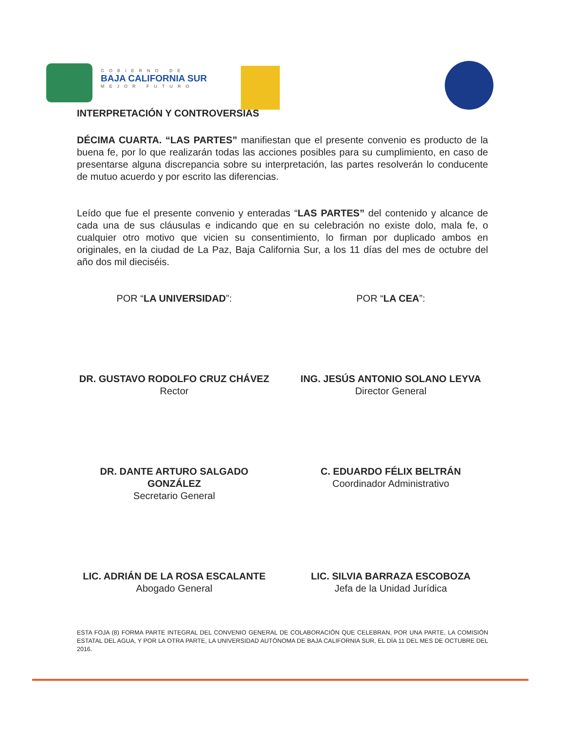GOBIERNO DE
BAJA CALIFORNIA SUR
MEJOR FUTURO
INTERPRETACIÓN Y CONTROVERSIAS
DÉCIMA CUARTA. “LAS PARTES” manifiestan que el presente convenio es producto de la buena fe, por lo que realizarán todas las acciones posibles para su cumplimiento, en caso de presentarse alguna discrepancia sobre su interpretación, las partes resolverán lo conducente de mutuo acuerdo y por escrito las diferencias.
Leído que fue el presente convenio y enteradas “LAS PARTES” del contenido y alcance de cada una de sus cláusulas e indicando que en su celebración no existe dolo, mala fe, o cualquier otro motivo que vicien su consentimiento, lo firman por duplicado ambos en originales, en la ciudad de La Paz, Baja California Sur, a los 11 días del mes de octubre del año dos mil dieciséis.
POR “LA UNIVERSIDAD”: POR “LA CEA”:
DR. GUSTAVO RODOLFO CRUZ CHÁVEZ
Rector
ING. JESÚS ANTONIO SOLANO LEYVA
Director General
DR. DANTE ARTURO SALGADO GONZÁLEZ
Secretario General
C. EDUARDO FÉLIX BELTRÁN
Coordinador Administrativo
LIC. ADRIÁN DE LA ROSA ESCALANTE
Abogado General
LIC. SILVIA BARRAZA ESCOBOZA
Jefa de la Unidad Jurídica
ESTA FOJA (8) FORMA PARTE INTEGRAL DEL CONVENIO GENERAL DE COLABORACIÓN QUE CELEBRAN, POR UNA PARTE, LA COMISIÓN ESTATAL DEL AGUA, Y POR LA OTRA PARTE, LA UNIVERSIDAD AUTÓNOMA DE BAJA CALIFORNIA SUR, EL DÍA 11 DEL MES DE OCTUBRE DEL 2016.